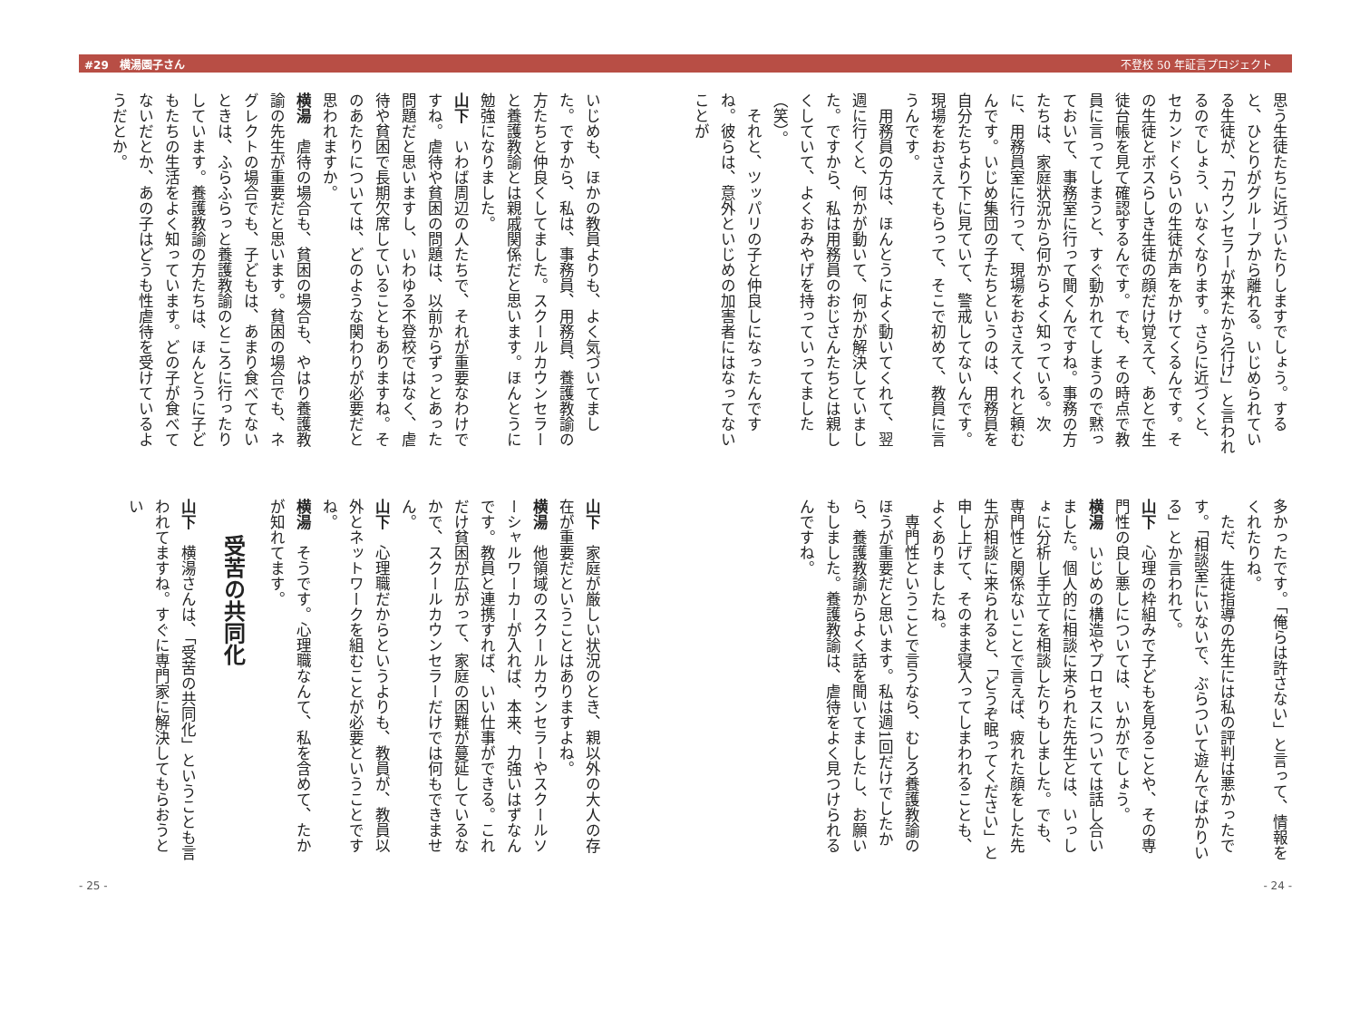#29　横湯園子さん 不登校 50 年証言プロジェクト
思う生徒たちに近づいたりしますでしょう。すると、ひとりがグループから離れる。いじめられている生徒が、「カウンセラーが来たから行け」と言われるのでしょう、いなくなります。さらに近づくと、セカンドくらいの生徒が声をかけてくるんです。その生徒とボスらしき生徒の顔だけ覚えて、あとで生徒台帳を見て確認するんです。でも、その時点で教員に言ってしまうと、すぐ動かれてしまうので黙っておいて、事務室に行って聞くんですね。事務の方たちは、家庭状況から何からよく知っている。次に、用務員室に行って、現場をおさえてくれと頼むんです。いじめ集団の子たちというのは、用務員を自分たちより下に見ていて、警戒してないんです。現場をおさえてもらって、そこで初めて、教員に言うんです。
用務員の方は、ほんとうによく動いてくれて、翌週に行くと、何かが動いて、何かが解決していました。ですから、私は用務員のおじさんたちとは親しくしていて、よくおみやげを持っていってました（笑）。
それと、ツッパリの子と仲良しになったんですね。彼らは、意外といじめの加害者にはなってないことが
多かったです。「俺らは許さない」と言って、情報をくれたりね。
ただ、生徒指導の先生には私の評判は悪かったです。「相談室にいないで、ぶらついて遊んでばかりいる」とか言われて。
山下　心理の枠組みで子どもを見ることや、その専門性の良し悪しについては、いかがでしょう。
横湯　いじめの構造やプロセスについては話し合いました。個人的に相談に来られた先生とは、いっしょに分析し手立てを相談したりもしました。でも、専門性と関係ないことで言えば、疲れた顔をした先生が相談に来られると、「どうぞ眠ってください」と申し上げて、そのまま寝入ってしまわれることも、よくありましたね。
専門性ということで言うなら、むしろ養護教諭のほうが重要だと思います。私は週1回だけでしたから、養護教諭からよく話を聞いてましたし、お願いもしました。養護教諭は、虐待をよく見つけられるんですね。
- 24 -
いじめも、ほかの教員よりも、よく気づいてました。ですから、私は、事務員、用務員、養護教諭の方たちと仲良くしてました。スクールカウンセラーと養護教諭とは親戚関係だと思います。ほんとうに勉強になりました。
山下　いわば周辺の人たちで、それが重要なわけですね。虐待や貧困の問題は、以前からずっとあった問題だと思いますし、いわゆる不登校ではなく、虐待や貧困で長期欠席していることもありますね。そのあたりについては、どのような関わりが必要だと思われますか。
横湯　虐待の場合も、貧困の場合も、やはり養護教諭の先生が重要だと思います。貧困の場合でも、ネグレクトの場合でも、子どもは、あまり食べてないときは、ふらふらっと養護教諭のところに行ったりしています。養護教諭の方たちは、ほんとうに子どもたちの生活をよく知っています。どの子が食べてないだとか、あの子はどうも性虐待を受けているようだとか。
山下　家庭が厳しい状況のとき、親以外の大人の存在が重要だということはありますよね。
横湯　他領域のスクールカウンセラーやスクールソーシャルワーカーが入れば、本来、力強いはずなんです。教員と連携すれば、いい仕事ができる。これだけ貧困が広がって、家庭の困難が蔓延しているなかで、スクールカウンセラーだけでは何もできません。
山下　心理職だからというよりも、教員が、教員以外とネットワークを組むことが必要ということですね。
横湯　そうです。心理職なんて、私を含めて、たかが知れてます。
受苦の共同化
山下　横湯さんは、「受苦の共同化」ということも言われてますね。すぐに専門家に解決してもらおうとい
- 25 -